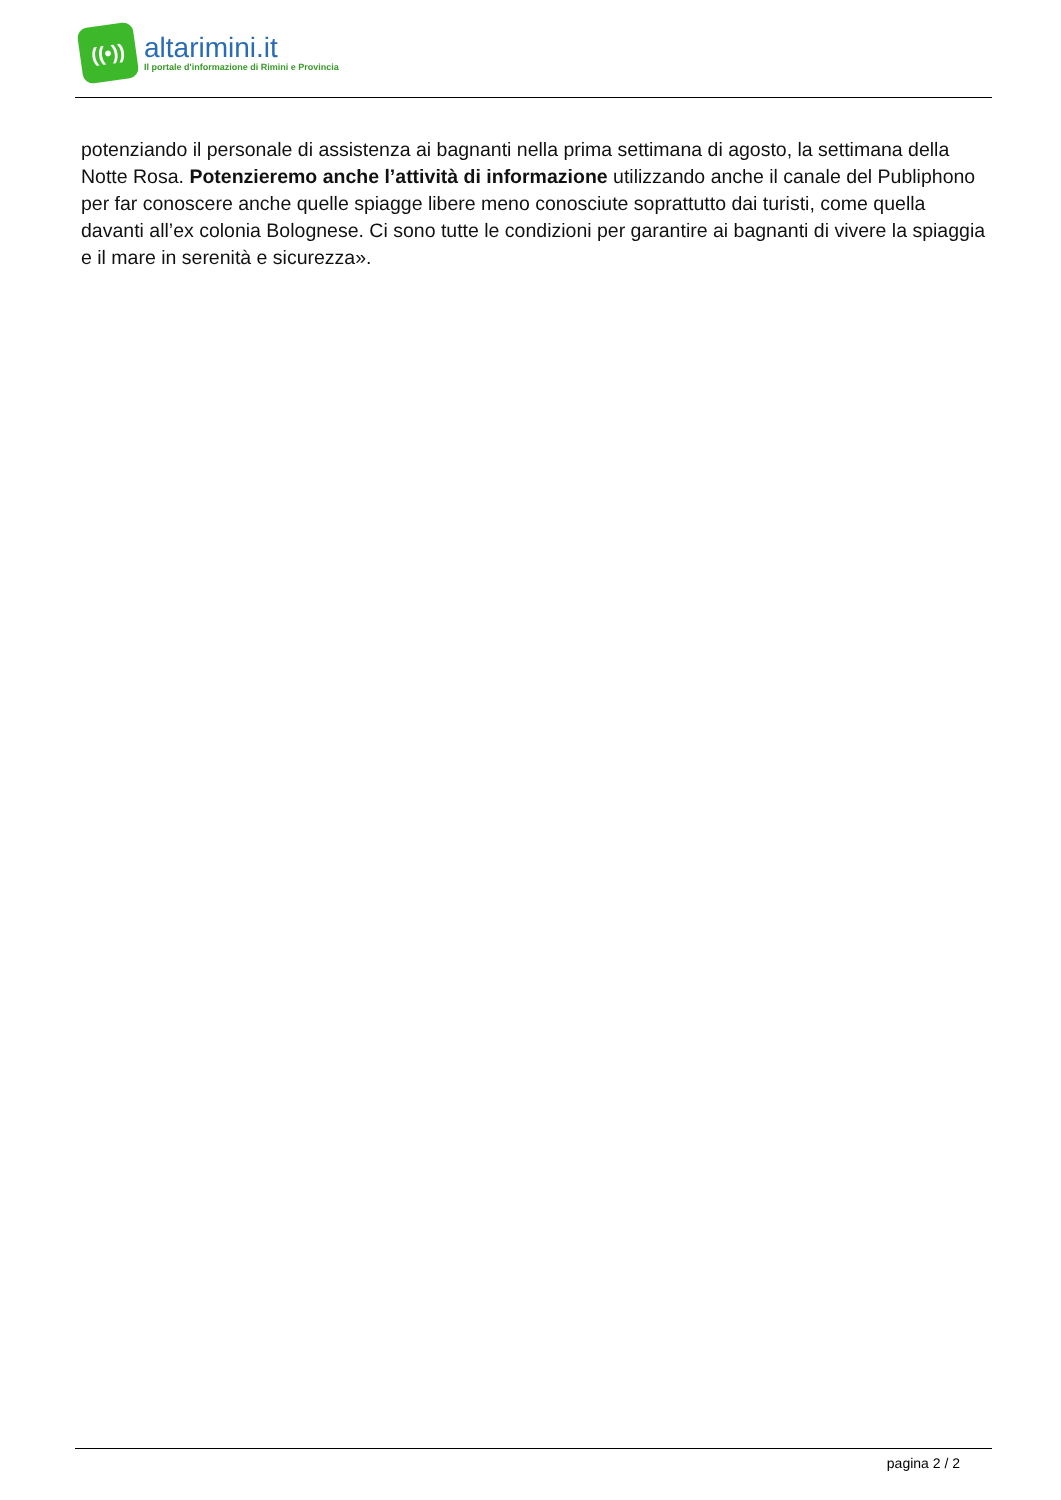((•))
altarimini.it
Il portale d'informazione di Rimini e Provincia
potenziando il personale di assistenza ai bagnanti nella prima settimana di agosto, la settimana della Notte Rosa. Potenzieremo anche l’attività di informazione utilizzando anche il canale del Publiphono per far conoscere anche quelle spiagge libere meno conosciute soprattutto dai turisti, come quella davanti all’ex colonia Bolognese. Ci sono tutte le condizioni per garantire ai bagnanti di vivere la spiaggia e il mare in serenità e sicurezza».
pagina 2 / 2